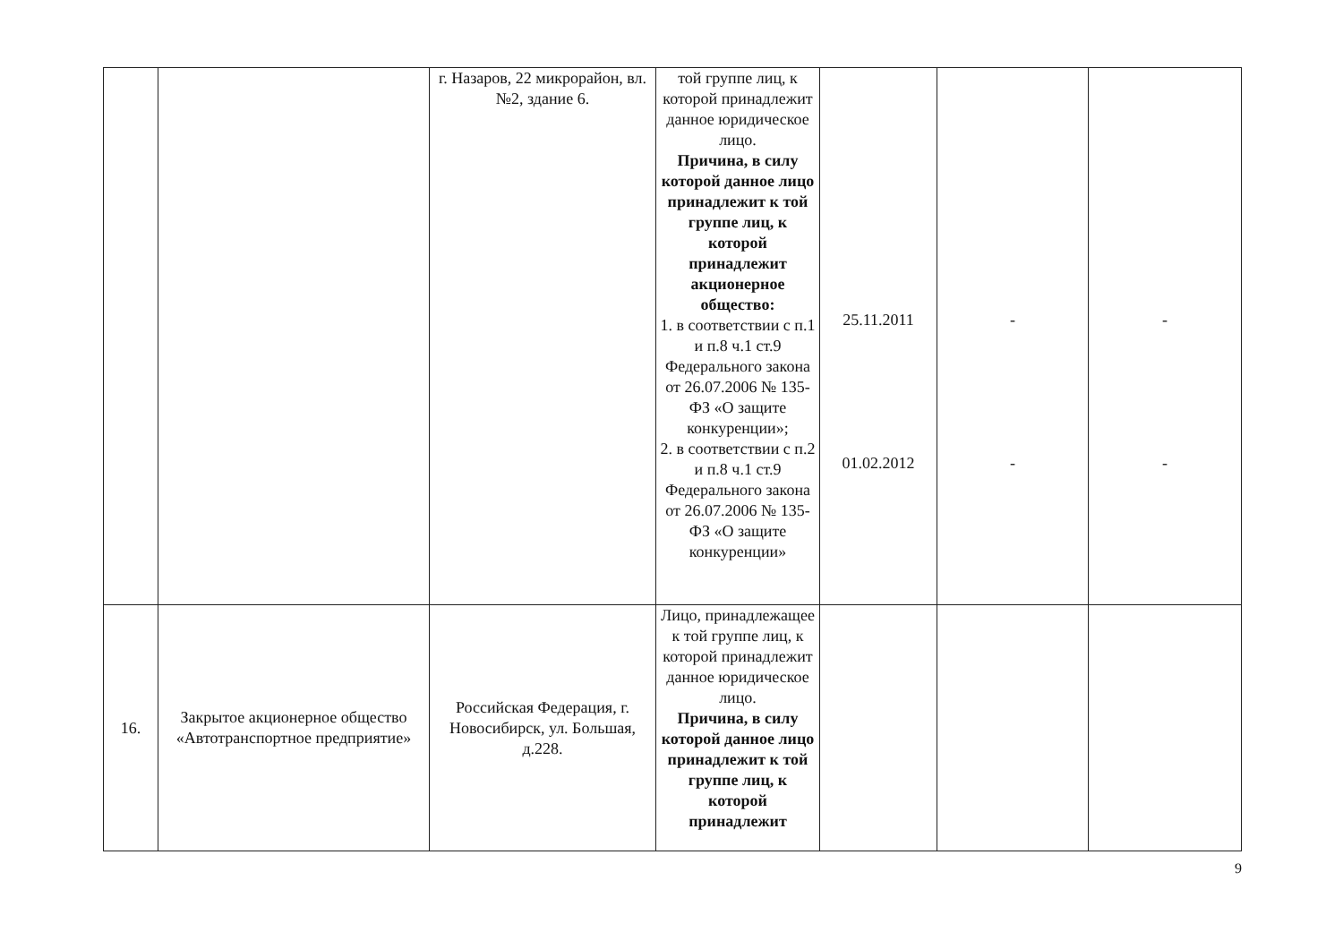| | | г. Назаров, 22 микрорайон, вл. №2, здание 6. | той группе лиц, к которой принадлежит данное юридическое лицо. Причина, в силу которой данное лицо принадлежит к той группе лиц, к которой принадлежит акционерное общество: 1. в соответствии с п.1 и п.8 ч.1 ст.9 Федерального закона от 26.07.2006 № 135-ФЗ «О защите конкуренции»; 2. в соответствии с п.2 и п.8 ч.1 ст.9 Федерального закона от 26.07.2006 № 135-ФЗ «О защите конкуренции» | 25.11.2011 01.02.2012 | - - | - - |
| 16. | Закрытое акционерное общество «Автотранспортное предприятие» | Российская Федерация, г. Новосибирск, ул. Большая, д.228. | Лицо, принадлежащее к той группе лиц, к которой принадлежит данное юридическое лицо. Причина, в силу которой данное лицо принадлежит к той группе лиц, к которой принадлежит | | | |
9